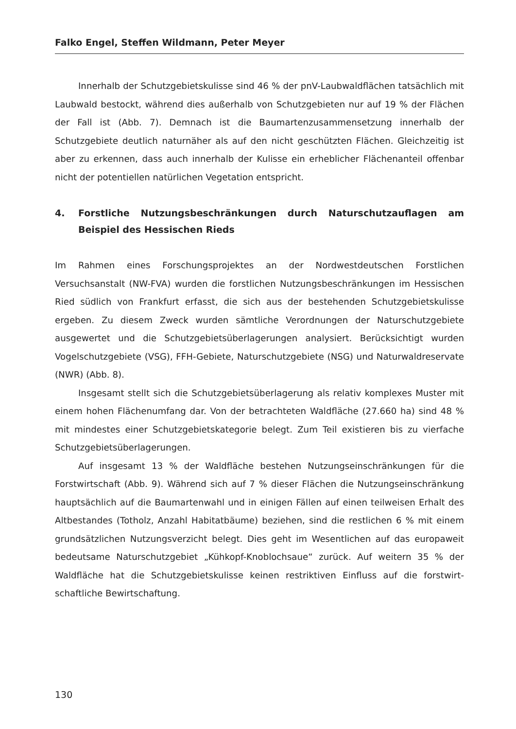Falko Engel, Steffen Wildmann, Peter Meyer
Innerhalb der Schutzgebietskulisse sind 46 % der pnV-Laubwaldflächen tatsächlich mit Laubwald bestockt, während dies außerhalb von Schutzgebieten nur auf 19 % der Flächen der Fall ist (Abb. 7). Demnach ist die Baumartenzusammensetzung innerhalb der Schutzgebiete deutlich naturnäher als auf den nicht geschützten Flächen. Gleichzeitig ist aber zu erkennen, dass auch innerhalb der Kulisse ein erheblicher Flächenanteil offenbar nicht der potentiellen natürlichen Vegetation entspricht.
4. Forstliche Nutzungsbeschränkungen durch Naturschutzauflagen am Beispiel des Hessischen Rieds
Im Rahmen eines Forschungsprojektes an der Nordwestdeutschen Forstlichen Versuchsanstalt (NW-FVA) wurden die forstlichen Nutzungsbeschränkungen im Hessischen Ried südlich von Frankfurt erfasst, die sich aus der bestehenden Schutzgebietskulisse ergeben. Zu diesem Zweck wurden sämtliche Verordnungen der Naturschutzgebiete ausgewertet und die Schutzgebietsüberlagerungen analysiert. Berücksichtigt wurden Vogelschutzgebiete (VSG), FFH-Gebiete, Naturschutzgebiete (NSG) und Naturwaldreservate (NWR) (Abb. 8).
Insgesamt stellt sich die Schutzgebietsüberlagerung als relativ komplexes Muster mit einem hohen Flächenumfang dar. Von der betrachteten Waldfläche (27.660 ha) sind 48 % mit mindestes einer Schutzgebietskategorie belegt. Zum Teil existieren bis zu vierfache Schutzgebietsüberlagerungen.
Auf insgesamt 13 % der Waldfläche bestehen Nutzungseinschränkungen für die Forstwirtschaft (Abb. 9). Während sich auf 7 % dieser Flächen die Nutzungseinschränkung hauptsächlich auf die Baumartenwahl und in einigen Fällen auf einen teilweisen Erhalt des Altbestandes (Totholz, Anzahl Habitatbäume) beziehen, sind die restlichen 6 % mit einem grundsätzlichen Nutzungsverzicht belegt. Dies geht im Wesentlichen auf das europaweit bedeutsame Naturschutzgebiet „Kühkopf-Knoblochsaue“ zurück. Auf weitern 35 % der Waldfläche hat die Schutzgebietskulisse keinen restriktiven Einfluss auf die forstwirt- schaftliche Bewirtschaftung.
130